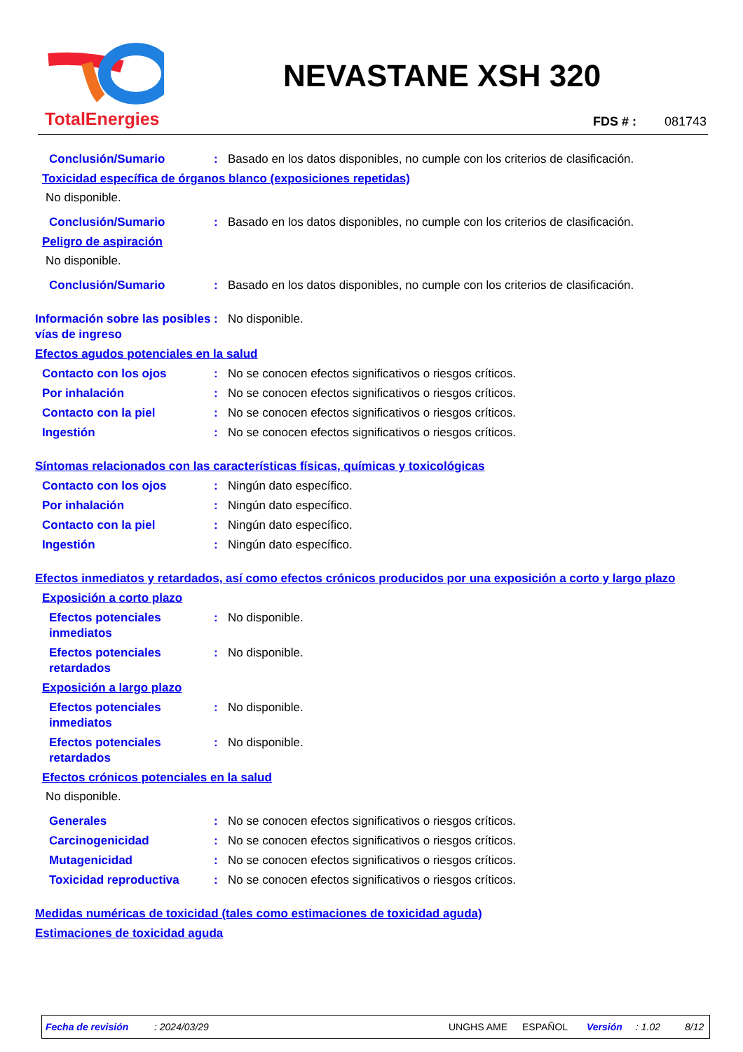TotalEnergies
NEVASTANE XSH 320
FDS # : 081743
Conclusión/Sumario : Basado en los datos disponibles, no cumple con los criterios de clasificación.
Toxicidad específica de órganos blanco (exposiciones repetidas)
No disponible.
Conclusión/Sumario : Basado en los datos disponibles, no cumple con los criterios de clasificación.
Peligro de aspiración
No disponible.
Conclusión/Sumario : Basado en los datos disponibles, no cumple con los criterios de clasificación.
Información sobre las posibles vías de ingreso
: No disponible.
Efectos agudos potenciales en la salud
Contacto con los ojos : No se conocen efectos significativos o riesgos críticos.
Por inhalación : No se conocen efectos significativos o riesgos críticos.
Contacto con la piel : No se conocen efectos significativos o riesgos críticos.
Ingestión : No se conocen efectos significativos o riesgos críticos.
Síntomas relacionados con las características físicas, químicas y toxicológicas
Contacto con los ojos : Ningún dato específico.
Por inhalación : Ningún dato específico.
Contacto con la piel : Ningún dato específico.
Ingestión : Ningún dato específico.
Efectos inmediatos y retardados, así como efectos crónicos producidos por una exposición a corto y largo plazo
Exposición a corto plazo
Efectos potenciales inmediatos
: No disponible.
Efectos potenciales retardados
: No disponible.
Exposición a largo plazo
Efectos potenciales inmediatos
: No disponible.
Efectos potenciales retardados
: No disponible.
Efectos crónicos potenciales en la salud
No disponible.
Generales : No se conocen efectos significativos o riesgos críticos.
Carcinogenicidad : No se conocen efectos significativos o riesgos críticos.
Mutagenicidad : No se conocen efectos significativos o riesgos críticos.
Toxicidad reproductiva : No se conocen efectos significativos o riesgos críticos.
Medidas numéricas de toxicidad (tales como estimaciones de toxicidad aguda)
Estimaciones de toxicidad aguda
Fecha de revisión: 2024/03/29 UNGHS AME ESPAÑOL Versión: 1.02 8/12